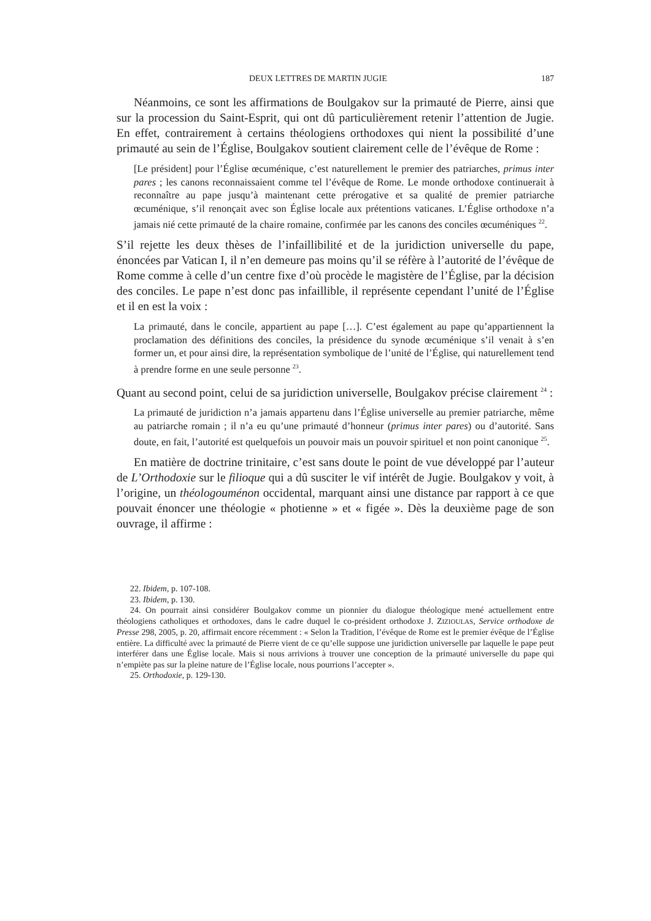DEUX LETTRES DE MARTIN JUGIE 187
Néanmoins, ce sont les affirmations de Boulgakov sur la primauté de Pierre, ainsi que sur la procession du Saint-Esprit, qui ont dû particulièrement retenir l’attention de Jugie. En effet, contrairement à certains théologiens orthodoxes qui nient la possibilité d’une primauté au sein de l’Église, Boulgakov soutient clairement celle de l’évêque de Rome :
[Le président] pour l’Église œcuménique, c’est naturellement le premier des patriarches, primus inter pares ; les canons reconnaissaient comme tel l’évêque de Rome. Le monde orthodoxe continuerait à reconnaître au pape jusqu’à maintenant cette prérogative et sa qualité de premier patriarche œcuménique, s’il renonçait avec son Église locale aux prétentions vaticanes. L’Église orthodoxe n’a jamais nié cette primauté de la chaire romaine, confirmée par les canons des conciles œcuméniques <sup>22</sup>.
S’il rejette les deux thèses de l’infaillibilité et de la juridiction universelle du pape, énoncées par Vatican I, il n’en demeure pas moins qu’il se réfère à l’autorité de l’évêque de Rome comme à celle d’un centre fixe d’où procède le magistère de l’Église, par la décision des conciles. Le pape n’est donc pas infaillible, il représente cependant l’unité de l’Église et il en est la voix :
La primauté, dans le concile, appartient au pape […]. C’est également au pape qu’appartiennent la proclamation des définitions des conciles, la présidence du synode œcuménique s’il venait à s’en former un, et pour ainsi dire, la représentation symbolique de l’unité de l’Église, qui naturellement tend à prendre forme en une seule personne <sup>23</sup>.
Quant au second point, celui de sa juridiction universelle, Boulgakov précise clairement <sup>24</sup> :
La primauté de juridiction n’a jamais appartenu dans l’Église universelle au premier patriarche, même au patriarche romain ; il n’a eu qu’une primauté d’honneur (primus inter pares) ou d’autorité. Sans doute, en fait, l’autorité est quelquefois un pouvoir mais un pouvoir spirituel et non point canonique <sup>25</sup>.
En matière de doctrine trinitaire, c’est sans doute le point de vue développé par l’auteur de L’Orthodoxie sur le filioque qui a dû susciter le vif intérêt de Jugie. Boulgakov y voit, à l’origine, un théologouménon occidental, marquant ainsi une distance par rapport à ce que pouvait énoncer une théologie « photienne » et « figée ». Dès la deuxième page de son ouvrage, il affirme :
22. Ibidem, p. 107-108.
23. Ibidem, p. 130.
24. On pourrait ainsi considérer Boulgakov comme un pionnier du dialogue théologique mené actuellement entre théologiens catholiques et orthodoxes, dans le cadre duquel le co-président orthodoxe J. ZIZIOULAS, Service orthodoxe de Presse 298, 2005, p. 20, affirmait encore récemment : « Selon la Tradition, l’évêque de Rome est le premier évêque de l’Église entière. La difficulté avec la primauté de Pierre vient de ce qu’elle suppose une juridiction universelle par laquelle le pape peut interférer dans une Église locale. Mais si nous arrivions à trouver une conception de la primauté universelle du pape qui n’empiète pas sur la pleine nature de l’Église locale, nous pourrions l’accepter ».
25. Orthodoxie, p. 129-130.